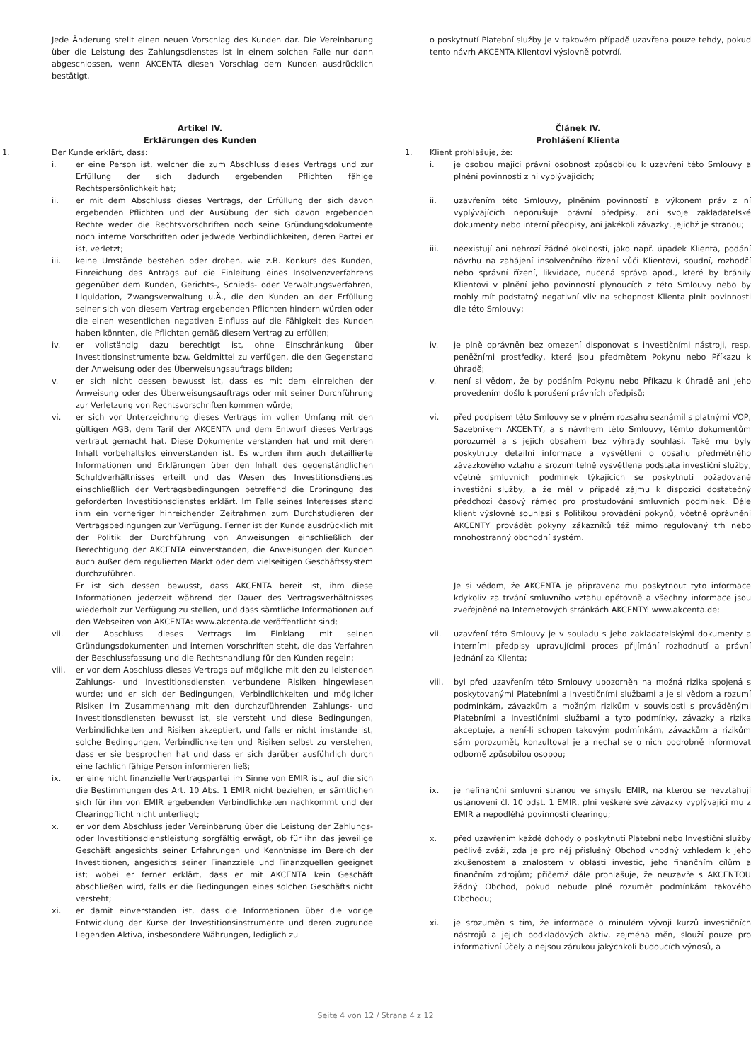Jede Änderung stellt einen neuen Vorschlag des Kunden dar. Die Vereinbarung über die Leistung des Zahlungsdienstes ist in einem solchen Falle nur dann abgeschlossen, wenn AKCENTA diesen Vorschlag dem Kunden ausdrücklich bestätigt.
Artikel IV.
Erklärungen des Kunden
1. Der Kunde erklärt, dass:
i. er eine Person ist, welcher die zum Abschluss dieses Vertrags und zur Erfüllung der sich dadurch ergebenden Pflichten fähige Rechtspersönlichkeit hat;
ii. er mit dem Abschluss dieses Vertrags, der Erfüllung der sich davon ergebenden Pflichten und der Ausübung der sich davon ergebenden Rechte weder die Rechtsvorschriften noch seine Gründungsdokumente noch interne Vorschriften oder jedwede Verbindlichkeiten, deren Partei er ist, verletzt;
iii. keine Umstände bestehen oder drohen, wie z.B. Konkurs des Kunden, Einreichung des Antrags auf die Einleitung eines Insolvenzverfahrens gegenüber dem Kunden, Gerichts-, Schieds- oder Verwaltungsverfahren, Liquidation, Zwangsverwaltung u.Ä., die den Kunden an der Erfüllung seiner sich von diesem Vertrag ergebenden Pflichten hindern würden oder die einen wesentlichen negativen Einfluss auf die Fähigkeit des Kunden haben könnten, die Pflichten gemäß diesem Vertrag zu erfüllen;
iv. er vollständig dazu berechtigt ist, ohne Einschränkung über Investitionsinstrumente bzw. Geldmittel zu verfügen, die den Gegenstand der Anweisung oder des Überweisungsauftrags bilden;
v. er sich nicht dessen bewusst ist, dass es mit dem einreichen der Anweisung oder des Überweisungsauftrags oder mit seiner Durchführung zur Verletzung von Rechtsvorschriften kommen würde;
vi. er sich vor Unterzeichnung dieses Vertrags im vollen Umfang mit den gültigen AGB, dem Tarif der AKCENTA und dem Entwurf dieses Vertrags vertraut gemacht hat. Diese Dokumente verstanden hat und mit deren Inhalt vorbehaltslos einverstanden ist. Es wurden ihm auch detaillierte Informationen und Erklärungen über den Inhalt des gegenständlichen Schuldverhältnisses erteilt und das Wesen des Investitionsdienstes einschließlich der Vertragsbedingungen betreffend die Erbringung des geforderten Investitionsdienstes erklärt. Im Falle seines Interesses stand ihm ein vorheriger hinreichender Zeitrahmen zum Durchstudieren der Vertragsbedingungen zur Verfügung. Ferner ist der Kunde ausdrücklich mit der Politik der Durchführung von Anweisungen einschließlich der Berechtigung der AKCENTA einverstanden, die Anweisungen der Kunden auch außer dem regulierten Markt oder dem vielseitigen Geschäftssystem durchzuführen.
Er ist sich dessen bewusst, dass AKCENTA bereit ist, ihm diese Informationen jederzeit während der Dauer des Vertragsverhältnisses wiederholt zur Verfügung zu stellen, und dass sämtliche Informationen auf den Webseiten von AKCENTA: www.akcenta.de veröffentlicht sind;
vii. der Abschluss dieses Vertrags im Einklang mit seinen Gründungsdokumenten und internen Vorschriften steht, die das Verfahren der Beschlussfassung und die Rechtshandlung für den Kunden regeln;
viii. er vor dem Abschluss dieses Vertrags auf mögliche mit den zu leistenden Zahlungs- und Investitionsdiensten verbundene Risiken hingewiesen wurde; und er sich der Bedingungen, Verbindlichkeiten und möglicher Risiken im Zusammenhang mit den durchzuführenden Zahlungs- und Investitionsdiensten bewusst ist, sie versteht und diese Bedingungen, Verbindlichkeiten und Risiken akzeptiert, und falls er nicht imstande ist, solche Bedingungen, Verbindlichkeiten und Risiken selbst zu verstehen, dass er sie besprochen hat und dass er sich darüber ausführlich durch eine fachlich fähige Person informieren ließ;
ix. er eine nicht finanzielle Vertragspartei im Sinne von EMIR ist, auf die sich die Bestimmungen des Art. 10 Abs. 1 EMIR nicht beziehen, er sämtlichen sich für ihn von EMIR ergebenden Verbindlichkeiten nachkommt und der Clearingpflicht nicht unterliegt;
x. er vor dem Abschluss jeder Vereinbarung über die Leistung der Zahlungs- oder Investitionsdienstleistung sorgfältig erwägt, ob für ihn das jeweilige Geschäft angesichts seiner Erfahrungen und Kenntnisse im Bereich der Investitionen, angesichts seiner Finanzziele und Finanzquellen geeignet ist; wobei er ferner erklärt, dass er mit AKCENTA kein Geschäft abschließen wird, falls er die Bedingungen eines solchen Geschäfts nicht versteht;
xi. er damit einverstanden ist, dass die Informationen über die vorige Entwicklung der Kurse der Investitionsinstrumente und deren zugrunde liegenden Aktiva, insbesondere Währungen, lediglich zu
o poskytnutí Platební služby je v takovém případě uzavřena pouze tehdy, pokud tento návrh AKCENTA Klientovi výslovně potvrdí.
Článek IV.
Prohlášení Klienta
1. Klient prohlašuje, že:
i. je osobou mající právní osobnost způsobilou k uzavření této Smlouvy a plnění povinností z ní vyplývajících;
ii. uzavřením této Smlouvy, plněním povinností a výkonem práv z ní vyplývajících neporušuje právní předpisy, ani svoje zakladatelské dokumenty nebo interní předpisy, ani jakékoli závazky, jejichž je stranou;
iii. neexistují ani nehrozí žádné okolnosti, jako např. úpadek Klienta, podání návrhu na zahájení insolvenčního řízení vůči Klientovi, soudní, rozhodčí nebo správní řízení, likvidace, nucená správa apod., které by bránily Klientovi v plnění jeho povinností plynoucích z této Smlouvy nebo by mohly mít podstatný negativní vliv na schopnost Klienta plnit povinnosti dle této Smlouvy;
iv. je plně oprávněn bez omezení disponovat s investičními nástroji, resp. peněžními prostředky, které jsou předmětem Pokynu nebo Příkazu k úhradě;
v. není si vědom, že by podáním Pokynu nebo Příkazu k úhradě ani jeho provedením došlo k porušení právních předpisů;
vi. před podpisem této Smlouvy se v plném rozsahu seznámil s platnými VOP, Sazebníkem AKCENTY, a s návrhem této Smlouvy, těmto dokumentům porozuměl a s jejich obsahem bez výhrady souhlasí. Také mu byly poskytnuty detailní informace a vysvětlení o obsahu předmětného závazkového vztahu a srozumitelně vysvětlena podstata investiční služby, včetně smluvních podmínek týkajících se poskytnutí požadované investiční služby, a že měl v případě zájmu k dispozici dostatečný předchozí časový rámec pro prostudování smluvních podmínek. Dále klient výslovně souhlasí s Politikou provádění pokynů, včetně oprávnění AKCENTY provádět pokyny zákazníků též mimo regulovaný trh nebo mnohostranný obchodní systém.
Je si vědom, že AKCENTA je připravena mu poskytnout tyto informace kdykoliv za trvání smluvního vztahu opětovně a všechny informace jsou zveřejněné na Internetových stránkách AKCENTY: www.akcenta.de;
vii. uzavření této Smlouvy je v souladu s jeho zakladatelskými dokumenty a interními předpisy upravujícími proces přijímání rozhodnutí a právní jednání za Klienta;
viii. byl před uzavřením této Smlouvy upozorněn na možná rizika spojená s poskytovanými Platebními a Investičními službami a je si vědom a rozumí podmínkám, závazkům a možným rizikům v souvislosti s prováděnými Platebními a Investičními službami a tyto podmínky, závazky a rizika akceptuje, a není-li schopen takovým podmínkám, závazkům a rizikům sám porozumět, konzultoval je a nechal se o nich podrobně informovat odborně způsobilou osobou;
ix. je nefinanční smluvní stranou ve smyslu EMIR, na kterou se nevztahují ustanovení čl. 10 odst. 1 EMIR, plní veškeré své závazky vyplývající mu z EMIR a nepodléhá povinnosti clearingu;
x. před uzavřením každé dohody o poskytnutí Platební nebo Investiční služby pečlivě zváží, zda je pro něj příslušný Obchod vhodný vzhledem k jeho zkušenostem a znalostem v oblasti investic, jeho finančním cílům a finančním zdrojům; přičemž dále prohlašuje, že neuzavře s AKCENTOU žádný Obchod, pokud nebude plně rozumět podmínkám takového Obchodu;
xi. je srozuměn s tím, že informace o minulém vývoji kurzů investičních nástrojů a jejich podkladových aktiv, zejména měn, slouží pouze pro informativní účely a nejsou zárukou jakýchkoli budoucích výnosů, a
Seite 4 von 12 / Strana 4 z 12